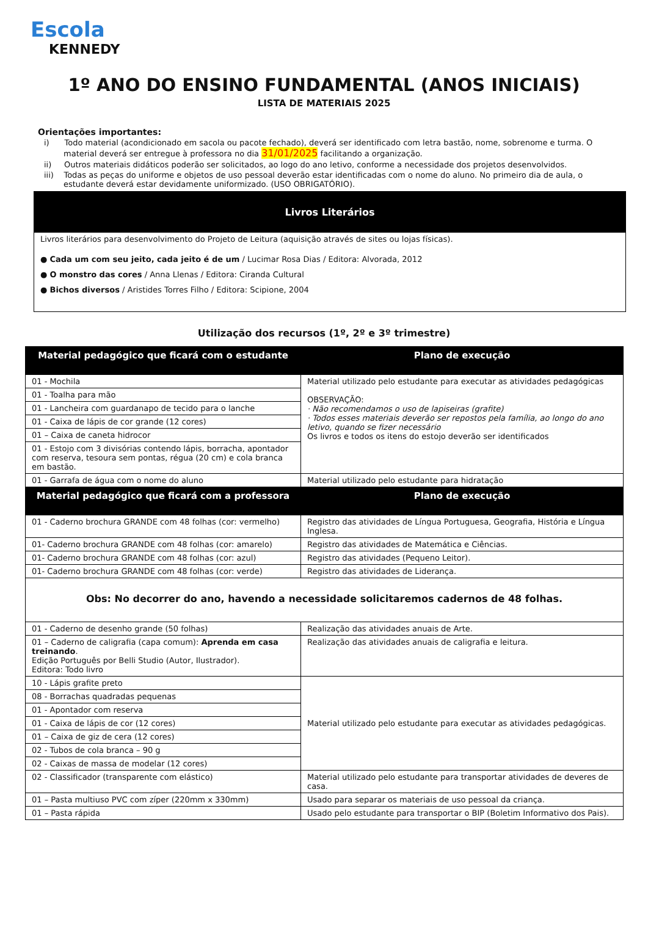Escola
KENNEDY
1º ANO DO ENSINO FUNDAMENTAL (ANOS INICIAIS)
LISTA DE MATERIAIS 2025
Orientações importantes:
i) Todo material (acondicionado em sacola ou pacote fechado), deverá ser identificado com letra bastão, nome, sobrenome e turma. O material deverá ser entregue à professora no dia 31/01/2025 facilitando a organização.
ii) Outros materiais didáticos poderão ser solicitados, ao logo do ano letivo, conforme a necessidade dos projetos desenvolvidos.
iii) Todas as peças do uniforme e objetos de uso pessoal deverão estar identificadas com o nome do aluno. No primeiro dia de aula, o estudante deverá estar devidamente uniformizado. (USO OBRIGATÓRIO).
Livros Literários
Livros literários para desenvolvimento do Projeto de Leitura (aquisição através de sites ou lojas físicas).
● Cada um com seu jeito, cada jeito é de um / Lucimar Rosa Dias / Editora: Alvorada, 2012
● O monstro das cores / Anna Llenas / Editora: Ciranda Cultural
● Bichos diversos / Aristides Torres Filho / Editora: Scipione, 2004
Utilização dos recursos (1º, 2º e 3º trimestre)
| Material pedagógico que ficará com o estudante | Plano de execução |
| --- | --- |
| 01 - Mochila | Material utilizado pelo estudante para executar as atividades pedagógicas OBSERVAÇÃO: · Não recomendamos o uso de lapiseiras (grafite) · Todos esses materiais deverão ser repostos pela família, ao longo do ano letivo, quando se fizer necessário Os livros e todos os itens do estojo deverão ser identificados |
| 01 - Toalha para mão | |
| 01 - Lancheira com guardanapo de tecido para o lanche | |
| 01 - Caixa de lápis de cor grande (12 cores) | |
| 01 – Caixa de caneta hidrocor | |
| 01 - Estojo com 3 divisórias contendo lápis, borracha, apontador com reserva, tesoura sem pontas, régua (20 cm) e cola branca em bastão. | |
| 01 - Garrafa de água com o nome do aluno | Material utilizado pelo estudante para hidratação |
| Material pedagógico que ficará com a professora | Plano de execução |
| 01 - Caderno brochura GRANDE com 48 folhas (cor: vermelho) | Registro das atividades de Língua Portuguesa, Geografia, História e Língua Inglesa. |
| 01- Caderno brochura GRANDE com 48 folhas (cor: amarelo) | Registro das atividades de Matemática e Ciências. |
| 01- Caderno brochura GRANDE com 48 folhas (cor: azul) | Registro das atividades (Pequeno Leitor). |
| 01- Caderno brochura GRANDE com 48 folhas (cor: verde) | Registro das atividades de Liderança. |
| Obs: No decorrer do ano, havendo a necessidade solicitaremos cadernos de 48 folhas. | |
| 01 - Caderno de desenho grande (50 folhas) | Realização das atividades anuais de Arte. |
| 01 – Caderno de caligrafia (capa comum): Aprenda em casa treinando . Edição Português por Belli Studio (Autor, Ilustrador). Editora: Todo livro | Realização das atividades anuais de caligrafia e leitura. |
| 10 - Lápis grafite preto | Material utilizado pelo estudante para executar as atividades pedagógicas. |
| 08 - Borrachas quadradas pequenas | |
| 01 - Apontador com reserva | |
| 01 - Caixa de lápis de cor (12 cores) | |
| 01 – Caixa de giz de cera (12 cores) | |
| 02 - Tubos de cola branca – 90 g | |
| 02 - Caixas de massa de modelar (12 cores) | |
| 02 - Classificador (transparente com elástico) | Material utilizado pelo estudante para transportar atividades de deveres de casa. |
| 01 – Pasta multiuso PVC com zíper (220mm x 330mm) | Usado para separar os materiais de uso pessoal da criança. |
| 01 – Pasta rápida | Usado pelo estudante para transportar o BIP (Boletim Informativo dos Pais). |